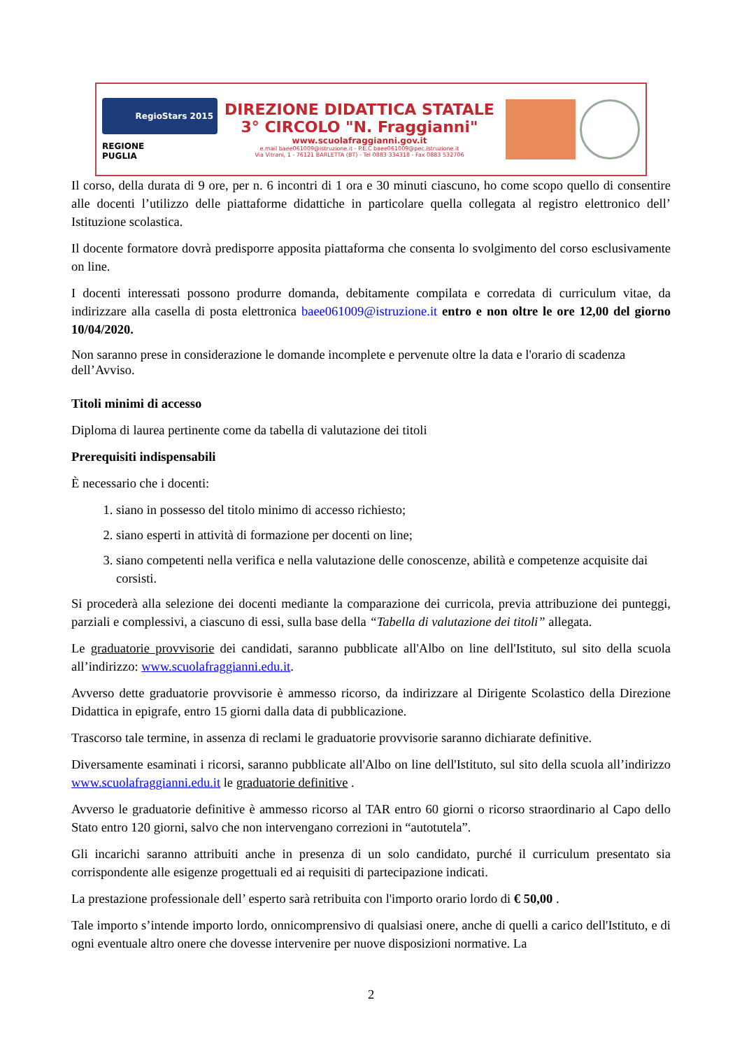RegioStars 2015
REGIONE
PUGLIA
DIREZIONE DIDATTICA STATALE
3° CIRCOLO "N. Fraggianni"
www.scuolafraggianni.gov.it
e.mail baee061009@istruzione.it - P.E.C baee061009@pec.istruzione.it
Via Vitrani, 1 - 76121 BARLETTA (BT) - Tel 0883 334318 - Fax 0883 532706
Il corso, della durata di 9 ore, per n. 6 incontri di 1 ora e 30 minuti ciascuno, ho come scopo quello di consentire alle docenti l’utilizzo delle piattaforme didattiche in particolare quella collegata al registro elettronico dell’ Istituzione scolastica.
Il docente formatore dovrà predisporre apposita piattaforma che consenta lo svolgimento del corso esclusivamente on line.
I docenti interessati possono produrre domanda, debitamente compilata e corredata di curriculum vitae, da indirizzare alla casella di posta elettronica baee061009@istruzione.it entro e non oltre le ore 12,00 del giorno 10/04/2020.
Non saranno prese in considerazione le domande incomplete e pervenute oltre la data e l'orario di scadenza dell’Avviso.
Titoli minimi di accesso
Diploma di laurea pertinente come da tabella di valutazione dei titoli
Prerequisiti indispensabili
È necessario che i docenti:
1. siano in possesso del titolo minimo di accesso richiesto;
2. siano esperti in attività di formazione per docenti on line;
3. siano competenti nella verifica e nella valutazione delle conoscenze, abilità e competenze acquisite dai corsisti.
Si procederà alla selezione dei docenti mediante la comparazione dei curricola, previa attribuzione dei punteggi, parziali e complessivi, a ciascuno di essi, sulla base della “Tabella di valutazione dei titoli” allegata.
Le graduatorie provvisorie dei candidati, saranno pubblicate all'Albo on line dell'Istituto, sul sito della scuola all’indirizzo: www.scuolafraggianni.edu.it.
Avverso dette graduatorie provvisorie è ammesso ricorso, da indirizzare al Dirigente Scolastico della Direzione Didattica in epigrafe, entro 15 giorni dalla data di pubblicazione.
Trascorso tale termine, in assenza di reclami le graduatorie provvisorie saranno dichiarate definitive.
Diversamente esaminati i ricorsi, saranno pubblicate all'Albo on line dell'Istituto, sul sito della scuola all’indirizzo www.scuolafraggianni.edu.it le graduatorie definitive .
Avverso le graduatorie definitive è ammesso ricorso al TAR entro 60 giorni o ricorso straordinario al Capo dello Stato entro 120 giorni, salvo che non intervengano correzioni in “autotutela”.
Gli incarichi saranno attribuiti anche in presenza di un solo candidato, purché il curriculum presentato sia corrispondente alle esigenze progettuali ed ai requisiti di partecipazione indicati.
La prestazione professionale dell’ esperto sarà retribuita con l'importo orario lordo di € 50,00 .
Tale importo s’intende importo lordo, onnicomprensivo di qualsiasi onere, anche di quelli a carico dell'Istituto, e di ogni eventuale altro onere che dovesse intervenire per nuove disposizioni normative. La
2